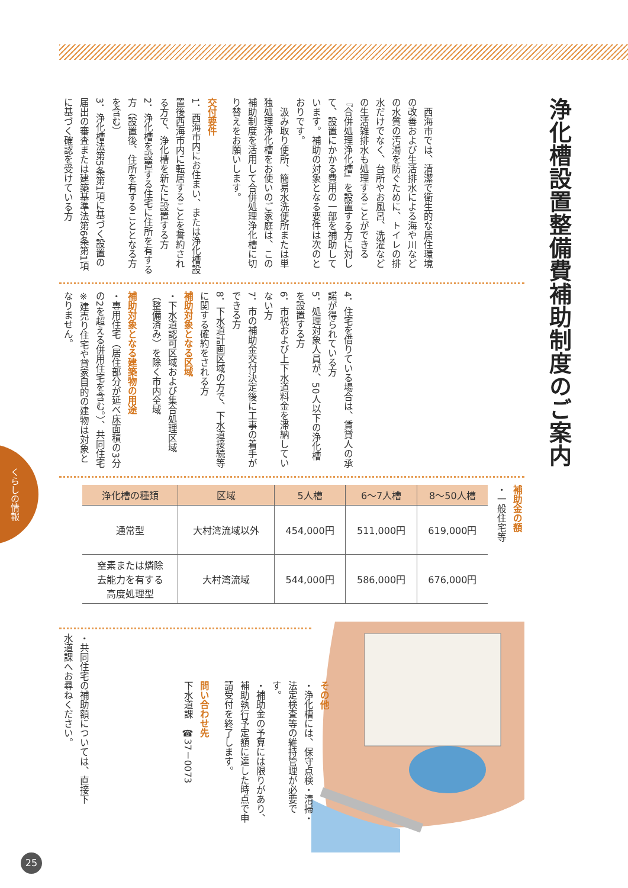浄化槽設置整備費補助制度のご案内
　西海市では、清潔で衛生的な居住環境の改善および生活排水による海や川などの水質の汚濁を防ぐために、トイレの排水だけでなく、台所やお風呂、洗濯などの生活雑排水も処理することができる『合併処理浄化槽』を設置する方に対して、設置にかかる費用の一部を補助しています。補助の対象となる要件は次のとおりです。
　汲み取り便所、簡易水洗便所または単独処理浄化槽をお使いのご家庭は、この補助制度を活用して合併処理浄化槽に切り替えをお願いします。
交付要件
1．西海市内にお住まい、または浄化槽設置後西海市内に転居することを誓約される方で、浄化槽を新たに設置する方
2．浄化槽を設置する住宅に住所を有する方（設置後、住所を有することとなる方を含む）
3．浄化槽法第5条第1項に基づく設置の届出の審査または建築基準法第6条第1項に基づく確認を受けている方
4．住宅を借りている場合は、賃貸人の承諾が得られている方
5．処理対象人員が、50人以下の浄化槽を設置する方
6．市税および上下水道料金を滞納していない方
7．市の補助金交付決定後に工事の着手ができる方
8．下水道計画区域の方で、下水道接続等に関する確約をされる方
補助対象となる区域
・下水道認可区域および集合処理区域（整備済み）を除く市内全域
補助対象となる建築物の用途
・専用住宅（居住部分が延べ床面積の3分の2を超える併用住宅を含む。）、共同住宅
※建売り住宅や貸家目的の建物は対象となりません。
補助金の額
・一般住宅等
| 浄化槽の種類 | 区域 | 5人槽 | 6～7人槽 | 8～50人槽 |
| --- | --- | --- | --- | --- |
| 通常型 | 大村湾流域以外 | 454,000円 | 511,000円 | 619,000円 |
| 窒素または燐除 去能力を有する 高度処理型 | 大村湾流域 | 544,000円 | 586,000円 | 676,000円 |
・共同住宅の補助額については、直接下水道課へお尋ねください。
その他
・浄化槽には、保守点検・清掃・法定検査等の維持管理が必要です。
・補助金の予算には限りがあり、補助執行予定額に達した時点で申請受付を終了します。
問い合わせ先
下水道課　☎37－0073
くらしの情報
25